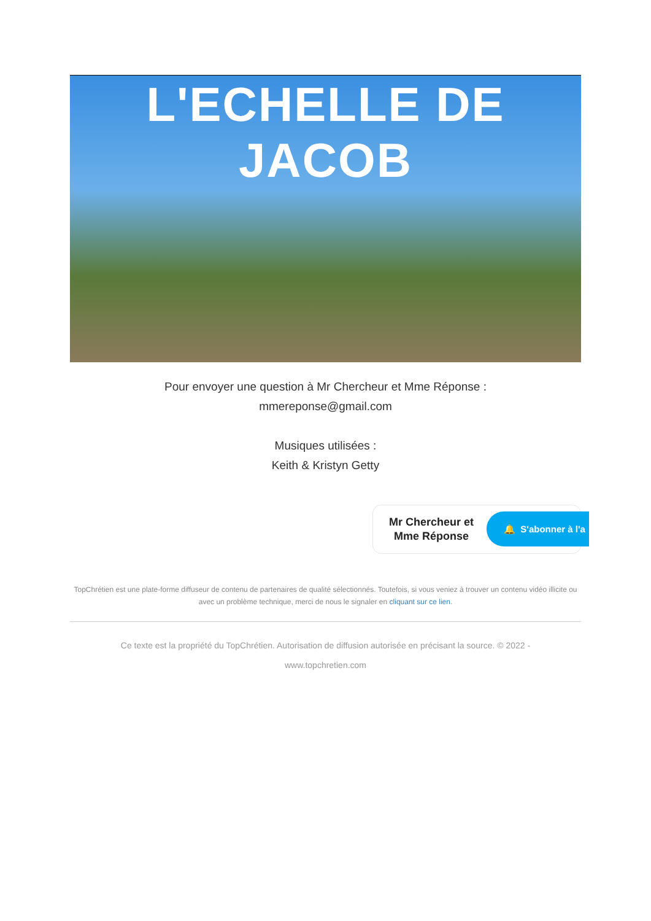L'ECHELLE DE JACOB
Pour envoyer une question à Mr Chercheur et Mme Réponse :
mmereponse@gmail.com
Musiques utilisées :
Keith & Kristyn Getty
Mr Chercheur et
Mme Réponse
🔔 S'abonner à l'a
TopChrétien est une plate-forme diffuseur de contenu de partenaires de qualité sélectionnés. Toutefois, si vous veniez à trouver un contenu vidéo illicite ou avec un problème technique, merci de nous le signaler en cliquant sur ce lien.
Ce texte est la propriété du TopChrétien. Autorisation de diffusion autorisée en précisant la source. © 2022 -
www.topchretien.com